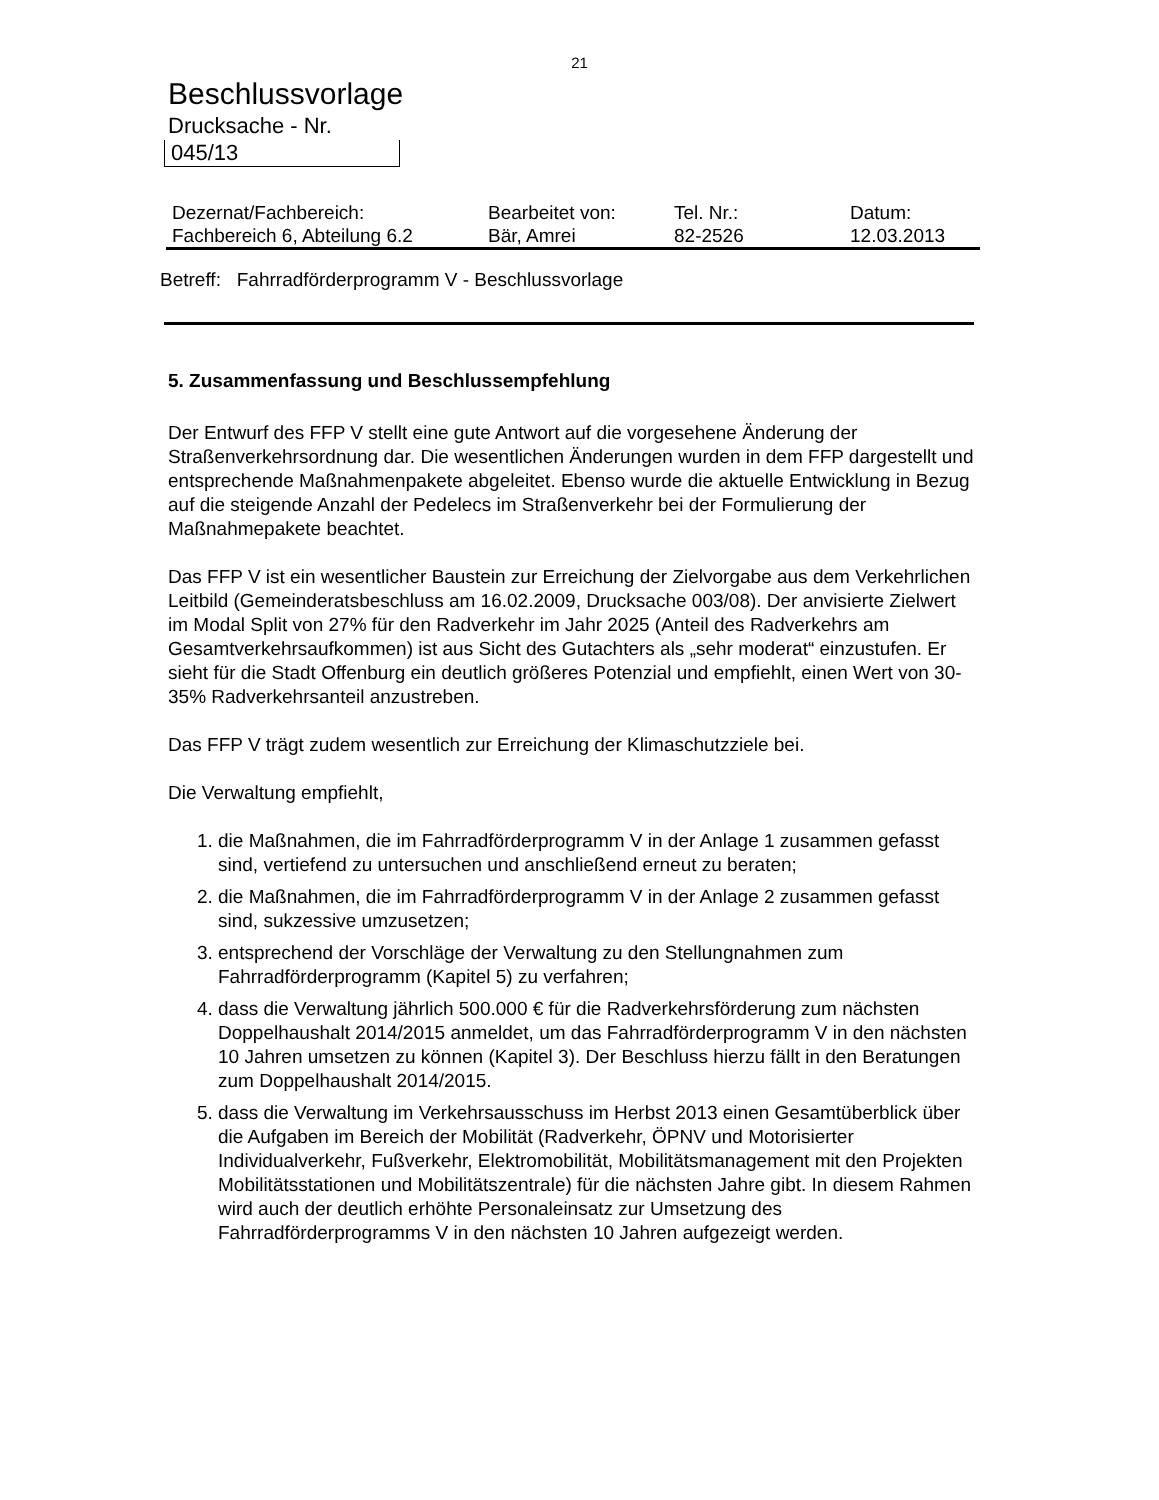21
Beschlussvorlage
Drucksache - Nr.
045/13
| Dezernat/Fachbereich: | Bearbeitet von: | Tel. Nr.: | Datum: |
| Fachbereich 6, Abteilung 6.2 | Bär, Amrei | 82-2526 | 12.03.2013 |
Betreff: Fahrradförderprogramm V - Beschlussvorlage
5. Zusammenfassung und Beschlussempfehlung
Der Entwurf des FFP V stellt eine gute Antwort auf die vorgesehene Änderung der Straßenverkehrsordnung dar. Die wesentlichen Änderungen wurden in dem FFP dargestellt und entsprechende Maßnahmenpakete abgeleitet. Ebenso wurde die aktuelle Entwicklung in Bezug auf die steigende Anzahl der Pedelecs im Straßenverkehr bei der Formulierung der Maßnahmepakete beachtet.
Das FFP V ist ein wesentlicher Baustein zur Erreichung der Zielvorgabe aus dem Verkehrlichen Leitbild (Gemeinderatsbeschluss am 16.02.2009, Drucksache 003/08). Der anvisierte Zielwert im Modal Split von 27% für den Radverkehr im Jahr 2025 (Anteil des Radverkehrs am Gesamtverkehrsaufkommen) ist aus Sicht des Gutachters als „sehr moderat“ einzustufen. Er sieht für die Stadt Offenburg ein deutlich größeres Potenzial und empfiehlt, einen Wert von 30-35% Radverkehrsanteil anzustreben.
Das FFP V trägt zudem wesentlich zur Erreichung der Klimaschutzziele bei.
Die Verwaltung empfiehlt,
1. die Maßnahmen, die im Fahrradförderprogramm V in der Anlage 1 zusammen gefasst sind, vertiefend zu untersuchen und anschließend erneut zu beraten;
2. die Maßnahmen, die im Fahrradförderprogramm V in der Anlage 2 zusammen gefasst sind, sukzessive umzusetzen;
3. entsprechend der Vorschläge der Verwaltung zu den Stellungnahmen zum Fahrradförderprogramm (Kapitel 5) zu verfahren;
4. dass die Verwaltung jährlich 500.000 € für die Radverkehrsförderung zum nächsten Doppelhaushalt 2014/2015 anmeldet, um das Fahrradförderprogramm V in den nächsten 10 Jahren umsetzen zu können (Kapitel 3). Der Beschluss hierzu fällt in den Beratungen zum Doppelhaushalt 2014/2015.
5. dass die Verwaltung im Verkehrsausschuss im Herbst 2013 einen Gesamtüberblick über die Aufgaben im Bereich der Mobilität (Radverkehr, ÖPNV und Motorisierter Individualverkehr, Fußverkehr, Elektromobilität, Mobilitätsmanagement mit den Projekten Mobilitätsstationen und Mobilitätszentrale) für die nächsten Jahre gibt. In diesem Rahmen wird auch der deutlich erhöhte Personaleinsatz zur Umsetzung des Fahrradförderprogramms V in den nächsten 10 Jahren aufgezeigt werden.